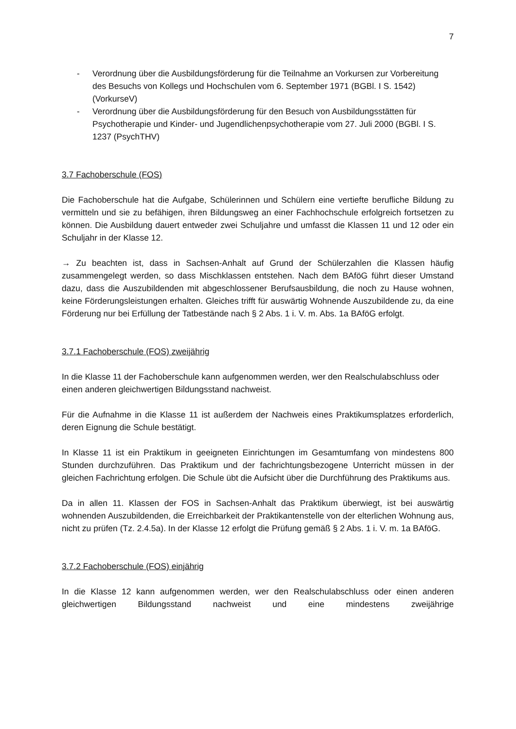7
- Verordnung über die Ausbildungsförderung für die Teilnahme an Vorkursen zur Vorbereitung des Besuchs von Kollegs und Hochschulen vom 6. September 1971 (BGBl. I S. 1542) (VorkurseV)
- Verordnung über die Ausbildungsförderung für den Besuch von Ausbildungsstätten für Psychotherapie und Kinder- und Jugendlichenpsychotherapie vom 27. Juli 2000 (BGBl. I S. 1237 (PsychTHV)
3.7 Fachoberschule (FOS)
Die Fachoberschule hat die Aufgabe, Schülerinnen und Schülern eine vertiefte berufliche Bildung zu vermitteln und sie zu befähigen, ihren Bildungsweg an einer Fachhochschule erfolgreich fortsetzen zu können. Die Ausbildung dauert entweder zwei Schuljahre und umfasst die Klassen 11 und 12 oder ein Schuljahr in der Klasse 12.
→ Zu beachten ist, dass in Sachsen-Anhalt auf Grund der Schülerzahlen die Klassen häufig zusammengelegt werden, so dass Mischklassen entstehen. Nach dem BAföG führt dieser Umstand dazu, dass die Auszubildenden mit abgeschlossener Berufsausbildung, die noch zu Hause wohnen, keine Förderungsleistungen erhalten. Gleiches trifft für auswärtig Wohnende Auszubildende zu, da eine Förderung nur bei Erfüllung der Tatbestände nach § 2 Abs. 1 i. V. m. Abs. 1a BAföG erfolgt.
3.7.1 Fachoberschule (FOS) zweijährig
In die Klasse 11 der Fachoberschule kann aufgenommen werden, wer den Realschulabschluss oder
einen anderen gleichwertigen Bildungsstand nachweist.
Für die Aufnahme in die Klasse 11 ist außerdem der Nachweis eines Praktikumsplatzes erforderlich, deren Eignung die Schule bestätigt.
In Klasse 11 ist ein Praktikum in geeigneten Einrichtungen im Gesamtumfang von mindestens 800 Stunden durchzuführen. Das Praktikum und der fachrichtungsbezogene Unterricht müssen in der gleichen Fachrichtung erfolgen. Die Schule übt die Aufsicht über die Durchführung des Praktikums aus.
Da in allen 11. Klassen der FOS in Sachsen-Anhalt das Praktikum überwiegt, ist bei auswärtig wohnenden Auszubildenden, die Erreichbarkeit der Praktikantenstelle von der elterlichen Wohnung aus, nicht zu prüfen (Tz. 2.4.5a). In der Klasse 12 erfolgt die Prüfung gemäß § 2 Abs. 1 i. V. m. 1a BAföG.
3.7.2 Fachoberschule (FOS) einjährig
In die Klasse 12 kann aufgenommen werden, wer den Realschulabschluss oder einen anderen gleichwertigen Bildungsstand nachweist und eine mindestens zweijährige